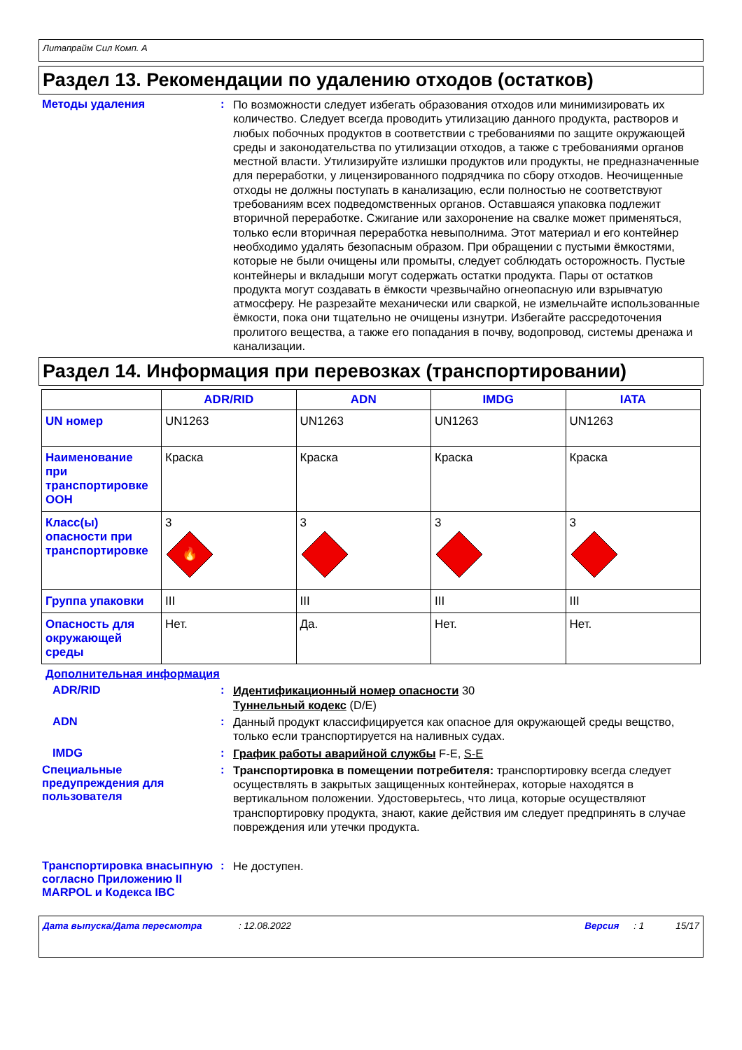Литапрайм Сил Комп. А
Раздел 13. Рекомендации по удалению отходов (остатков)
Методы удаления :
По возможности следует избегать образования отходов или минимизировать их количество. Следует всегда проводить утилизацию данного продукта, растворов и любых побочных продуктов в соответствии с требованиями по защите окружающей среды и законодательства по утилизации отходов, а также с требованиями органов местной власти. Утилизируйте излишки продуктов или продукты, не предназначенные для переработки, у лицензированного подрядчика по сбору отходов. Неочищенные отходы не должны поступать в канализацию, если полностью не соответствуют требованиям всех подведомственных органов. Оставшаяся упаковка подлежит вторичной переработке. Сжигание или захоронение на свалке может применяться, только если вторичная переработка невыполнима. Этот материал и его контейнер необходимо удалять безопасным образом. При обращении с пустыми ёмкостями, которые не были очищены или промыты, следует соблюдать осторожность. Пустые контейнеры и вкладыши могут содержать остатки продукта. Пары от остатков продукта могут создавать в ёмкости чрезвычайно огнеопасную или взрывчатую атмосферу. Не разрезайте механически или сваркой, не измельчайте использованные ёмкости, пока они тщательно не очищены изнутри. Избегайте рассредоточения пролитого вещества, а также его попадания в почву, водопровод, системы дренажа и канализации.
Раздел 14. Информация при перевозках (транспортировании)
| | ADR/RID | ADN | IMDG | IATA |
| --- | --- | --- | --- | --- |
| UN номер | UN1263 | UN1263 | UN1263 | UN1263 |
| Наименование при транспортировке ООН | Краска | Краска | Краска | Краска |
| Класс(ы) опасности при транспортировке | 3 🔥 | 3 | 3 | 3 |
| Группа упаковки | III | III | III | III |
| Опасность для окружающей среды | Нет. | Да. | Нет. | Нет. |
Дополнительная информация
ADR/RID :
Идентификационный номер опасности 30
Туннельный кодекс (D/E)
ADN :
Данный продукт классифицируется как опасное для окружающей среды вещство, только если транспортируется на наливных судах.
IMDG :
График работы аварийной службы F-E, S-E
Специальные предупреждения для пользователя
:
Транспортировка в помещении потребителя: транспортировку всегда следует осуществлять в закрытых защищенных контейнерах, которые находятся в вертикальном положении. Удостоверьтесь, что лица, которые осуществляют транспортировку продукта, знают, какие действия им следует предпринять в случае повреждения или утечки продукта.
Транспортировка внасыпную согласно Приложению II MARPOL и Кодекса IBC
:
Не доступен.
Дата выпуска/Дата пересмотра: 12.08.2022 Версия: 1 15/17